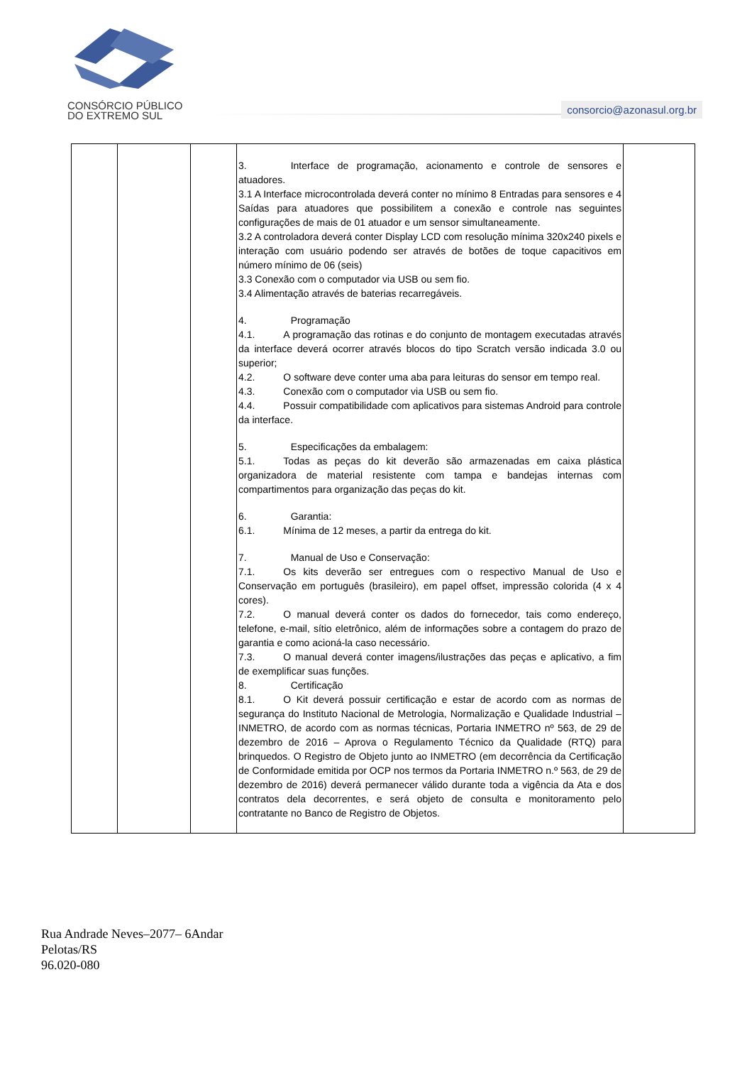CONSÓRCIO PÚBLICO
DO EXTREMO SUL
consorcio@azonasul.org.br
| | | | 3. Interface de programação, acionamento e controle de sensores e atuadores. 3.1 A Interface microcontrolada deverá conter no mínimo 8 Entradas para sensores e 4 Saídas para atuadores que possibilitem a conexão e controle nas seguintes configurações de mais de 01 atuador e um sensor simultaneamente. 3.2 A controladora deverá conter Display LCD com resolução mínima 320x240 pixels e interação com usuário podendo ser através de botões de toque capacitivos em número mínimo de 06 (seis) 3.3 Conexão com o computador via USB ou sem fio. 3.4 Alimentação através de baterias recarregáveis. 4. Programação 4.1. A programação das rotinas e do conjunto de montagem executadas através da interface deverá ocorrer através blocos do tipo Scratch versão indicada 3.0 ou superior; 4.2. O software deve conter uma aba para leituras do sensor em tempo real. 4.3. Conexão com o computador via USB ou sem fio. 4.4. Possuir compatibilidade com aplicativos para sistemas Android para controle da interface. 5. Especificações da embalagem: 5.1. Todas as peças do kit deverão são armazenadas em caixa plástica organizadora de material resistente com tampa e bandejas internas com compartimentos para organização das peças do kit. 6. Garantia: 6.1. Mínima de 12 meses, a partir da entrega do kit. 7. Manual de Uso e Conservação: 7.1. Os kits deverão ser entregues com o respectivo Manual de Uso e Conservação em português (brasileiro), em papel offset, impressão colorida (4 x 4 cores). 7.2. O manual deverá conter os dados do fornecedor, tais como endereço, telefone, e-mail, sítio eletrônico, além de informações sobre a contagem do prazo de garantia e como acioná-la caso necessário. 7.3. O manual deverá conter imagens/ilustrações das peças e aplicativo, a fim de exemplificar suas funções. 8. Certificação 8.1. O Kit deverá possuir certificação e estar de acordo com as normas de segurança do Instituto Nacional de Metrologia, Normalização e Qualidade Industrial – INMETRO, de acordo com as normas técnicas, Portaria INMETRO nº 563, de 29 de dezembro de 2016 – Aprova o Regulamento Técnico da Qualidade (RTQ) para brinquedos. O Registro de Objeto junto ao INMETRO (em decorrência da Certificação de Conformidade emitida por OCP nos termos da Portaria INMETRO n.º 563, de 29 de dezembro de 2016) deverá permanecer válido durante toda a vigência da Ata e dos contratos dela decorrentes, e será objeto de consulta e monitoramento pelo contratante no Banco de Registro de Objetos. | |
Rua Andrade Neves–2077– 6Andar
Pelotas/RS
96.020-080